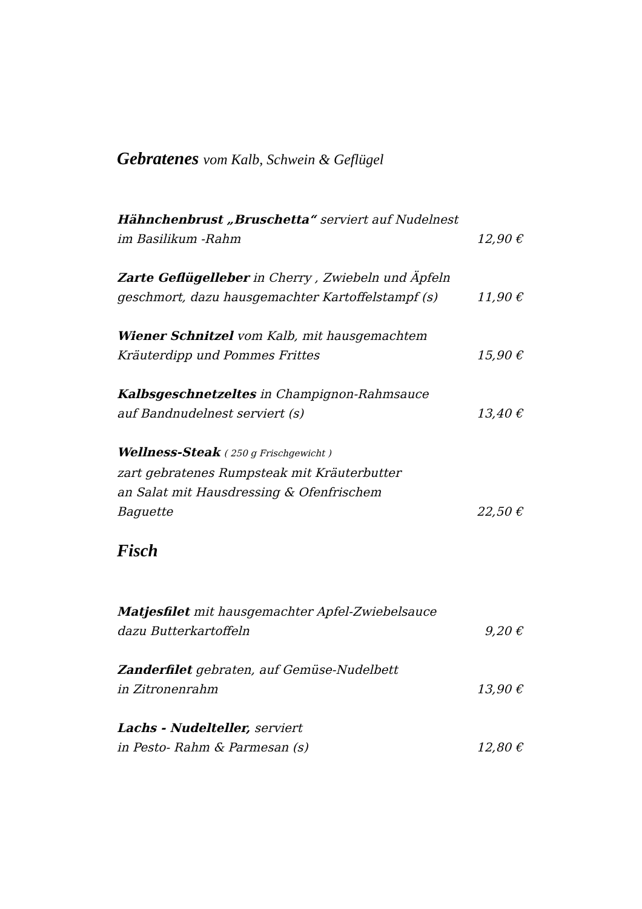Gebratenes vom Kalb, Schwein & Geflügel
Hähnchenbrust „Bruschetta“ serviert auf Nudelnest
im Basilikum -Rahm 12,90 €
Zarte Geflügelleber in Cherry , Zwiebeln und Äpfeln
geschmort, dazu hausgemachter Kartoffelstampf (s) 11,90 €
Wiener Schnitzel vom Kalb, mit hausgemachtem
Kräuterdipp und Pommes Frittes 15,90 €
Kalbsgeschnetzeltes in Champignon-Rahmsauce
auf Bandnudelnest serviert (s) 13,40 €
Wellness-Steak ( 250 g Frischgewicht )
zart gebratenes Rumpsteak mit Kräuterbutter
an Salat mit Hausdressing & Ofenfrischem
Baguette 22,50 €
Fisch
Matjesfilet mit hausgemachter Apfel-Zwiebelsauce
dazu Butterkartoffeln 9,20 €
Zanderfilet gebraten, auf Gemüse-Nudelbett
in Zitronenrahm 13,90 €
Lachs - Nudelteller, serviert
in Pesto- Rahm & Parmesan (s) 12,80 €